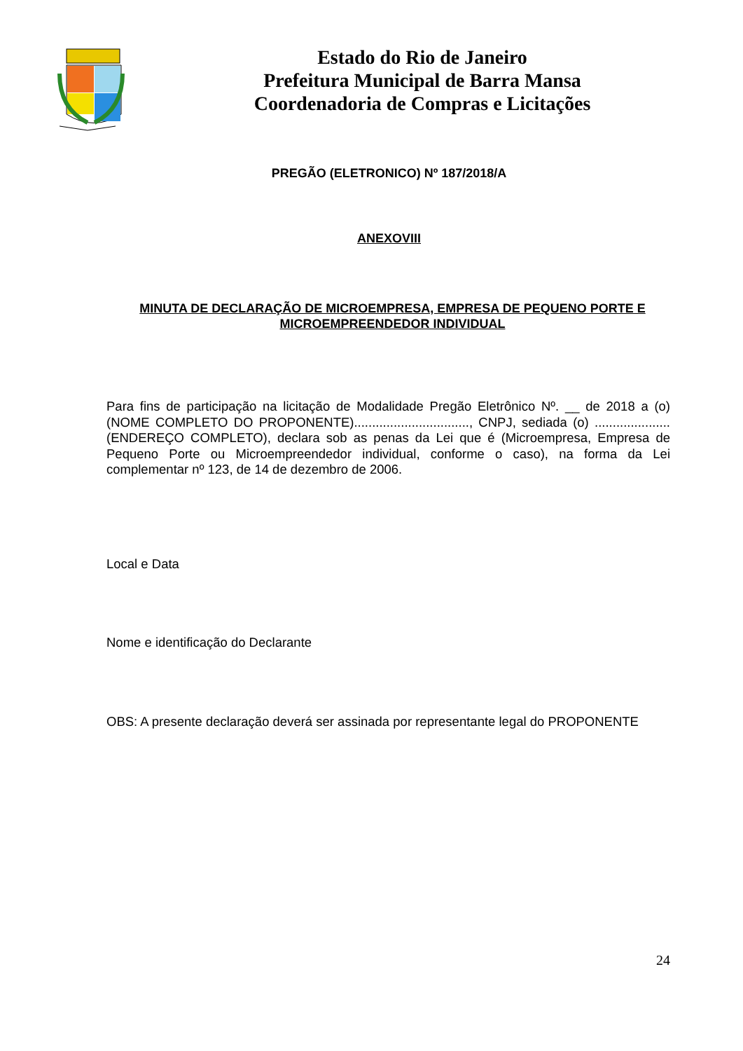Estado do Rio de Janeiro
Prefeitura Municipal de Barra Mansa
Coordenadoria de Compras e Licitações
PREGÃO (ELETRONICO) Nº 187/2018/A
ANEXOVIII
MINUTA DE DECLARAÇÃO DE MICROEMPRESA, EMPRESA DE PEQUENO PORTE E MICROEMPREENDEDOR INDIVIDUAL
Para fins de participação na licitação de Modalidade Pregão Eletrônico Nº. __ de 2018 a (o) (NOME COMPLETO DO PROPONENTE)................................, CNPJ, sediada (o) .....................(ENDEREÇO COMPLETO), declara sob as penas da Lei que é (Microempresa, Empresa de Pequeno Porte ou Microempreendedor individual, conforme o caso), na forma da Lei complementar nº 123, de 14 de dezembro de 2006.
Local e Data
Nome e identificação do Declarante
OBS: A presente declaração deverá ser assinada por representante legal do PROPONENTE
24